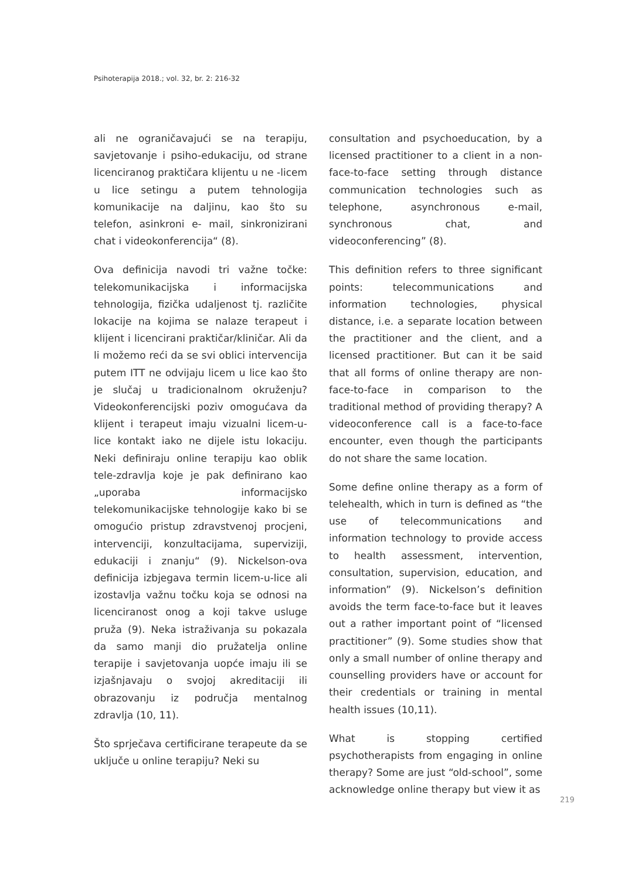Psihoterapija 2018.; vol. 32, br. 2: 216-32
ali ne ograničavajući se na terapiju, savjetovanje i psiho-edukaciju, od strane licenciranog praktičara klijentu u ne -licem u lice setingu a putem tehnologija komunikacije na daljinu, kao što su telefon, asinkroni e- mail, sinkronizirani chat i videokonferencija“ (8).
Ova definicija navodi tri važne točke: telekomunikacijska i informacijska tehnologija, fizička udaljenost tj. različite lokacije na kojima se nalaze terapeut i klijent i licencirani praktičar/kliničar. Ali da li možemo reći da se svi oblici intervencija putem ITT ne odvijaju licem u lice kao što je slučaj u tradicionalnom okruženju? Videokonferencijski poziv omogućava da klijent i terapeut imaju vizualni licem-u-lice kontakt iako ne dijele istu lokaciju. Neki definiraju online terapiju kao oblik tele-zdravlja koje je pak definirano kao „uporaba informacijsko telekomunikacijske tehnologije kako bi se omogućio pristup zdravstvenoj procjeni, intervenciji, konzultacijama, superviziji, edukaciji i znanju“ (9). Nickelson-ova definicija izbjegava termin licem-u-lice ali izostavlja važnu točku koja se odnosi na licenciranost onog a koji takve usluge pruža (9). Neka istraživanja su pokazala da samo manji dio pružatelja online terapije i savjetovanja uopće imaju ili se izjašnjavaju o svojoj akreditaciji ili obrazovanju iz područja mentalnog zdravlja (10, 11).
Što sprječava certificirane terapeute da se uključe u online terapiju? Neki su
consultation and psychoeducation, by a licensed practitioner to a client in a non-face-to-face setting through distance communication technologies such as telephone, asynchronous e-mail, synchronous chat, and videoconferencing” (8).
This definition refers to three significant points: telecommunications and information technologies, physical distance, i.e. a separate location between the practitioner and the client, and a licensed practitioner. But can it be said that all forms of online therapy are non-face-to-face in comparison to the traditional method of providing therapy? A videoconference call is a face-to-face encounter, even though the participants do not share the same location.
Some define online therapy as a form of telehealth, which in turn is defined as “the use of telecommunications and information technology to provide access to health assessment, intervention, consultation, supervision, education, and information” (9). Nickelson’s definition avoids the term face-to-face but it leaves out a rather important point of “licensed practitioner” (9). Some studies show that only a small number of online therapy and counselling providers have or account for their credentials or training in mental health issues (10,11).
What is stopping certified psychotherapists from engaging in online therapy? Some are just “old-school”, some acknowledge online therapy but view it as
219